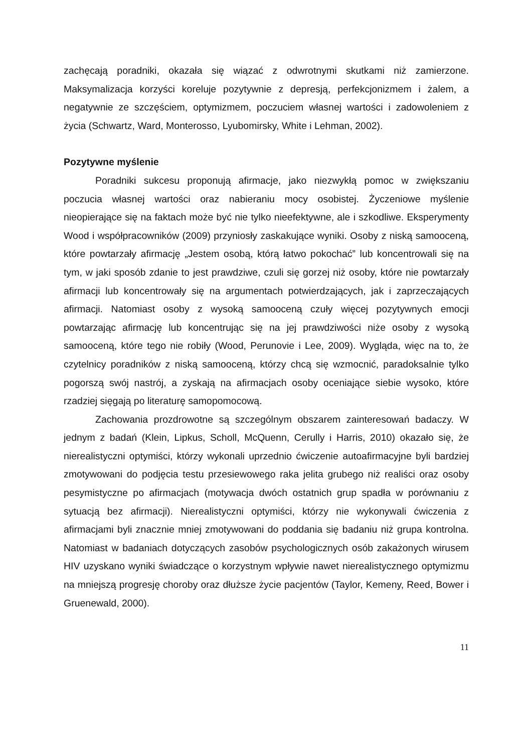zachęcają poradniki, okazała się wiązać z odwrotnymi skutkami niż zamierzone. Maksymalizacja korzyści koreluje pozytywnie z depresją, perfekcjonizmem i żalem, a negatywnie ze szczęściem, optymizmem, poczuciem własnej wartości i zadowoleniem z życia (Schwartz, Ward, Monterosso, Lyubomirsky, White i Lehman, 2002).
Pozytywne myślenie
Poradniki sukcesu proponują afirmacje, jako niezwykłą pomoc w zwiększaniu poczucia własnej wartości oraz nabieraniu mocy osobistej. Życzeniowe myślenie nieopierające się na faktach może być nie tylko nieefektywne, ale i szkodliwe. Eksperymenty Wood i współpracowników (2009) przyniosły zaskakujące wyniki. Osoby z niską samooceną, które powtarzały afirmację „Jestem osobą, którą łatwo pokochać” lub koncentrowali się na tym, w jaki sposób zdanie to jest prawdziwe, czuli się gorzej niż osoby, które nie powtarzały afirmacji lub koncentrowały się na argumentach potwierdzających, jak i zaprzeczających afirmacji. Natomiast osoby z wysoką samooceną czuły więcej pozytywnych emocji powtarzając afirmację lub koncentrując się na jej prawdziwości niże osoby z wysoką samooceną, które tego nie robiły (Wood, Perunovie i Lee, 2009). Wygląda, więc na to, że czytelnicy poradników z niską samooceną, którzy chcą się wzmocnić, paradoksalnie tylko pogorszą swój nastrój, a zyskają na afirmacjach osoby oceniające siebie wysoko, które rzadziej sięgają po literaturę samopomocową.
Zachowania prozdrowotne są szczególnym obszarem zainteresowań badaczy. W jednym z badań (Klein, Lipkus, Scholl, McQuenn, Cerully i Harris, 2010) okazało się, że nierealistyczni optymiści, którzy wykonali uprzednio ćwiczenie autoafirmacyjne byli bardziej zmotywowani do podjęcia testu przesiewowego raka jelita grubego niż realiści oraz osoby pesymistyczne po afirmacjach (motywacja dwóch ostatnich grup spadła w porównaniu z sytuacją bez afirmacji). Nierealistyczni optymiści, którzy nie wykonywali ćwiczenia z afirmacjami byli znacznie mniej zmotywowani do poddania się badaniu niż grupa kontrolna. Natomiast w badaniach dotyczących zasobów psychologicznych osób zakażonych wirusem HIV uzyskano wyniki świadczące o korzystnym wpływie nawet nierealistycznego optymizmu na mniejszą progresję choroby oraz dłuższe życie pacjentów (Taylor, Kemeny, Reed, Bower i Gruenewald, 2000).
11